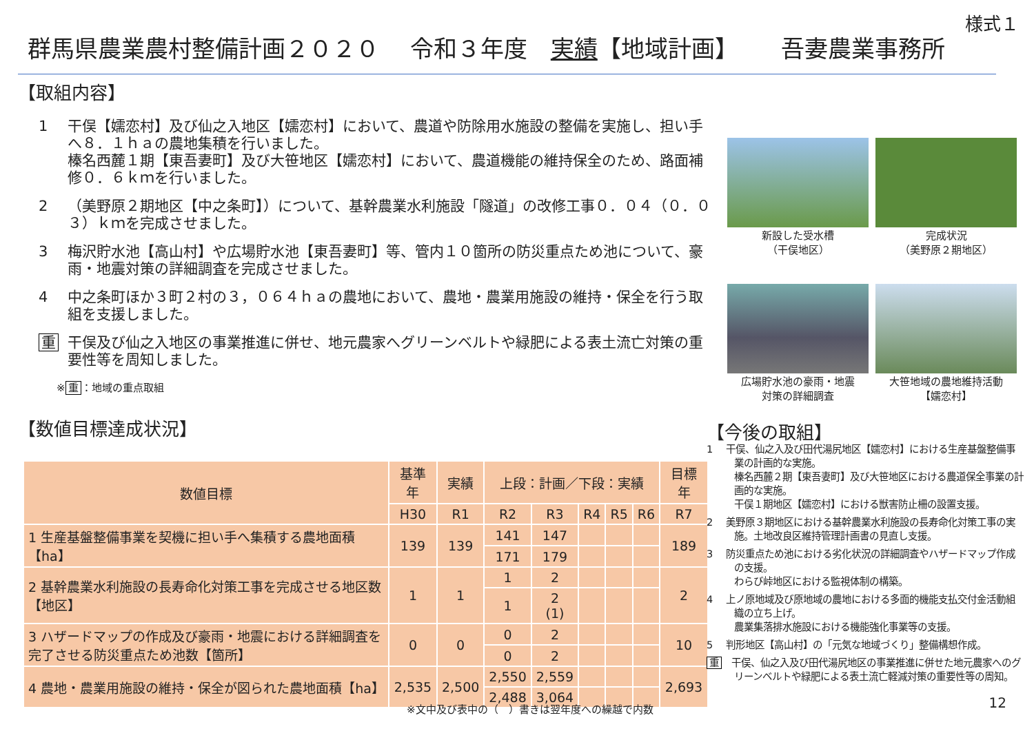様式１
群馬県農業農村整備計画２０２０　 令和３年度　実績【地域計画】　　 吾妻農業事務所
【取組内容】
1 干俣【嬬恋村】及び仙之入地区【嬬恋村】において、農道や防除用水施設の整備を実施し、担い手へ８．１ｈａの農地集積を行いました。
榛名西麓１期【東吾妻町】及び大笹地区【嬬恋村】において、農道機能の維持保全のため、路面補修０．６ｋｍを行いました。
2 （美野原２期地区【中之条町】）について、基幹農業水利施設「隧道」の改修工事０．０４（０．０３）ｋｍを完成させました。
3 梅沢貯水池【高山村】や広場貯水池【東吾妻町】等、管内１０箇所の防災重点ため池について、豪雨・地震対策の詳細調査を完成させました。
4 中之条町ほか３町２村の３，０６４ｈａの農地において、農地・農業用施設の維持・保全を行う取組を支援しました。
重 干俣及び仙之入地区の事業推進に併せ、地元農家へグリーンベルトや緑肥による表土流亡対策の重要性等を周知しました。
※ 重 ：地域の重点取組
【数値目標達成状況】
新設した受水槽
（干俣地区）
完成状況
（美野原２期地区）
広場貯水池の豪雨・地震
対策の詳細調査
大笹地域の農地維持活動
【嬬恋村】
| 数値目標 | 基準年 | 実績 | 上段：計画／下段：実績 | | | | | 目標年 |
| --- | --- | --- | --- | --- | --- | --- | --- | --- |
| | H30 | R1 | R2 | R3 | R4 | R5 | R6 | R7 |
| 1 生産基盤整備事業を契機に担い手へ集積する農地面積【ha】 | 139 | 139 | 141 | 147 | | | | 189 |
| | | | 171 | 179 | | | | |
| 2 基幹農業水利施設の長寿命化対策工事を完成させる地区数【地区】 | 1 | 1 | 1 | 2 | | | | 2 |
| | | | 1 | 2 (1) | | | | |
| 3 ハザードマップの作成及び豪雨・地震における詳細調査を完了させる防災重点ため池数【箇所】 | 0 | 0 | 0 | 2 | | | | 10 |
| | | | 0 | 2 | | | | |
| 4 農地・農業用施設の維持・保全が図られた農地面積【ha】 | 2,535 | 2,500 | 2,550 | 2,559 | | | | 2,693 |
| | | | 2,488 | 3,064 | | | | |
【今後の取組】
1　 干俣、仙之入及び田代湯尻地区【嬬恋村】における生産基盤整備事業の計画的な実施。
榛名西麓２期【東吾妻町】及び大笹地区における農道保全事業の計画的な実施。
干俣１期地区【嬬恋村】における獣害防止柵の設置支援。
2　 美野原３期地区における基幹農業水利施設の長寿命化対策工事の実施。土地改良区維持管理計画書の見直し支援。
3　 防災重点ため池における劣化状況の詳細調査やハザードマップ作成の支援。
わらび峠地区における監視体制の構築。
4　 上ノ原地域及び原地域の農地における多面的機能支払交付金活動組織の立ち上げ。
農業集落排水施設における機能強化事業等の支援。
5　 判形地区【高山村】の「元気な地域づくり」整備構想作成。
重　干俣、仙之入及び田代湯尻地区の事業推進に併せた地元農家へのグリーンベルトや緑肥による表土流亡軽減対策の重要性等の周知。
※文中及び表中の（　）書きは翌年度への繰越で内数
12